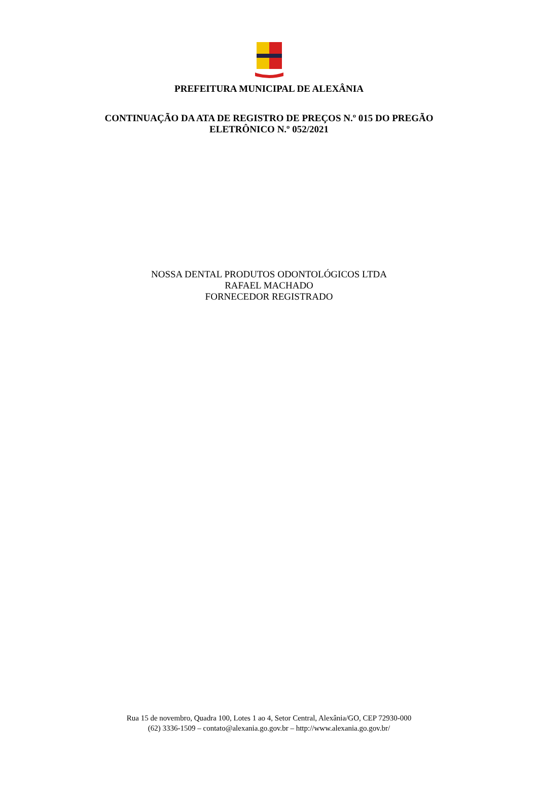PREFEITURA MUNICIPAL DE ALEXÂNIA
CONTINUAÇÃO DA ATA DE REGISTRO DE PREÇOS N.º 015 DO PREGÃO
ELETRÔNICO N.º 052/2021
NOSSA DENTAL PRODUTOS ODONTOLÓGICOS LTDA
RAFAEL MACHADO
FORNECEDOR REGISTRADO
Rua 15 de novembro, Quadra 100, Lotes 1 ao 4, Setor Central, Alexânia/GO, CEP 72930-000
(62) 3336-1509 – contato@alexania.go.gov.br – http://www.alexania.go.gov.br/